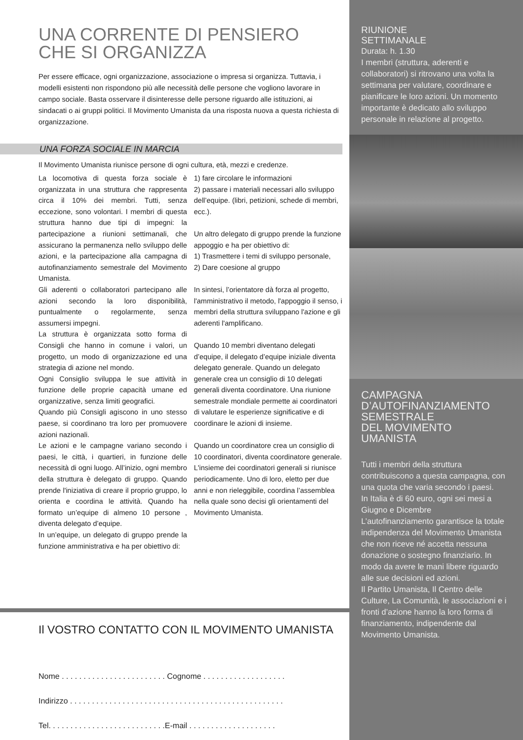UNA CORRENTE DI PENSIERO
CHE SI ORGANIZZA
Per essere efficace, ogni organizzazione, associazione o impresa si organizza. Tuttavia, i modelli esistenti non rispondono più alle necessità delle persone che vogliono lavorare in campo sociale. Basta osservare il disinteresse delle persone riguardo alle istituzioni, ai sindacati o ai gruppi politici. Il Movimento Umanista da una risposta nuova a questa richiesta di organizzazione.
UNA FORZA SOCIALE IN MARCIA
Il Movimento Umanista riunisce persone di ogni cultura, età, mezzi e credenze.
La locomotiva di questa forza sociale è organizzata in una struttura che rappresenta circa il 10% dei membri. Tutti, senza eccezione, sono volontari. I membri di questa struttura hanno due tipi di impegni: la partecipazione a riunioni settimanali, che assicurano la permanenza nello sviluppo delle azioni, e la partecipazione alla campagna di autofinanziamento semestrale del Movimento Umanista.
Gli aderenti o collaboratori partecipano alle azioni secondo la loro disponibilità, puntualmente o regolarmente, senza assumersi impegni.
La struttura è organizzata sotto forma di Consigli che hanno in comune i valori, un progetto, un modo di organizzazione ed una strategia di azione nel mondo.
Ogni Consiglio sviluppa le sue attività in funzione delle proprie capacità umane ed organizzative, senza limiti geografici.
Quando più Consigli agiscono in uno stesso paese, si coordinano tra loro per promuovere azioni nazionali.
Le azioni e le campagne variano secondo i paesi, le città, i quartieri, in funzione delle necessità di ogni luogo. All’inizio, ogni membro della struttura è delegato di gruppo. Quando prende l'iniziativa di creare il proprio gruppo, lo orienta e coordina le attività. Quando ha formato un’equipe di almeno 10 persone , diventa delegato d’equipe.
In un’equipe, un delegato di gruppo prende la funzione amministrativa e ha per obiettivo di:
1) fare circolare le informazioni
2) passare i materiali necessari allo sviluppo dell’equipe. (libri, petizioni, schede di membri, ecc.).
Un altro delegato di gruppo prende la funzione appoggio e ha per obiettivo di:
1) Trasmettere i temi di sviluppo personale,
2) Dare coesione al gruppo
In sintesi, l’orientatore dà forza al progetto, l'amministrativo il metodo, l'appoggio il senso, i membri della struttura sviluppano l'azione e gli aderenti l'amplificano.
Quando 10 membri diventano delegati d’equipe, il delegato d’equipe iniziale diventa delegato generale. Quando un delegato generale crea un consiglio di 10 delegati generali diventa coordinatore. Una riunione semestrale mondiale permette ai coordinatori di valutare le esperienze significative e di coordinare le azioni di insieme.
Quando un coordinatore crea un consiglio di 10 coordinatori, diventa coordinatore generale. L'insieme dei coordinatori generali si riunisce periodicamente. Uno di loro, eletto per due anni e non rieleggibile, coordina l’assemblea nella quale sono decisi gli orientamenti del Movimento Umanista.
Il VOSTRO CONTATTO CON IL MOVIMENTO UMANISTA
Nome . . . . . . . . . . . . . . . . . . . . . . . . Cognome . . . . . . . . . . . . . . . . . . .
Indirizzo . . . . . . . . . . . . . . . . . . . . . . . . . . . . . . . . . . . . . . . . . . . . . . . . .
Tel. . . . . . . . . . . . . . . . . . . . . . . . . . .E-mail . . . . . . . . . . . . . . . . . . . .
RIUNIONE
SETTIMANALE
Durata: h. 1.30
I membri (struttura, aderenti e collaboratori) si ritrovano una volta la settimana per valutare, coordinare e pianificare le loro azioni. Un momento importante è dedicato allo sviluppo personale in relazione al progetto.
CAMPAGNA
D’AUTOFINANZIAMENTO
SEMESTRALE
DEL MOVIMENTO
UMANISTA
Tutti i membri della struttura contribuiscono a questa campagna, con una quota che varia secondo i paesi.
In Italia è di 60 euro, ogni sei mesi a Giugno e Dicembre
L’autofinanziamento garantisce la totale indipendenza del Movimento Umanista che non riceve né accetta nessuna donazione o sostegno finanziario. In modo da avere le mani libere riguardo alle sue decisioni ed azioni.
Il Partito Umanista, Il Centro delle Culture, La Comunità, le associazioni e i fronti d’azione hanno la loro forma di finanziamento, indipendente dal Movimento Umanista.